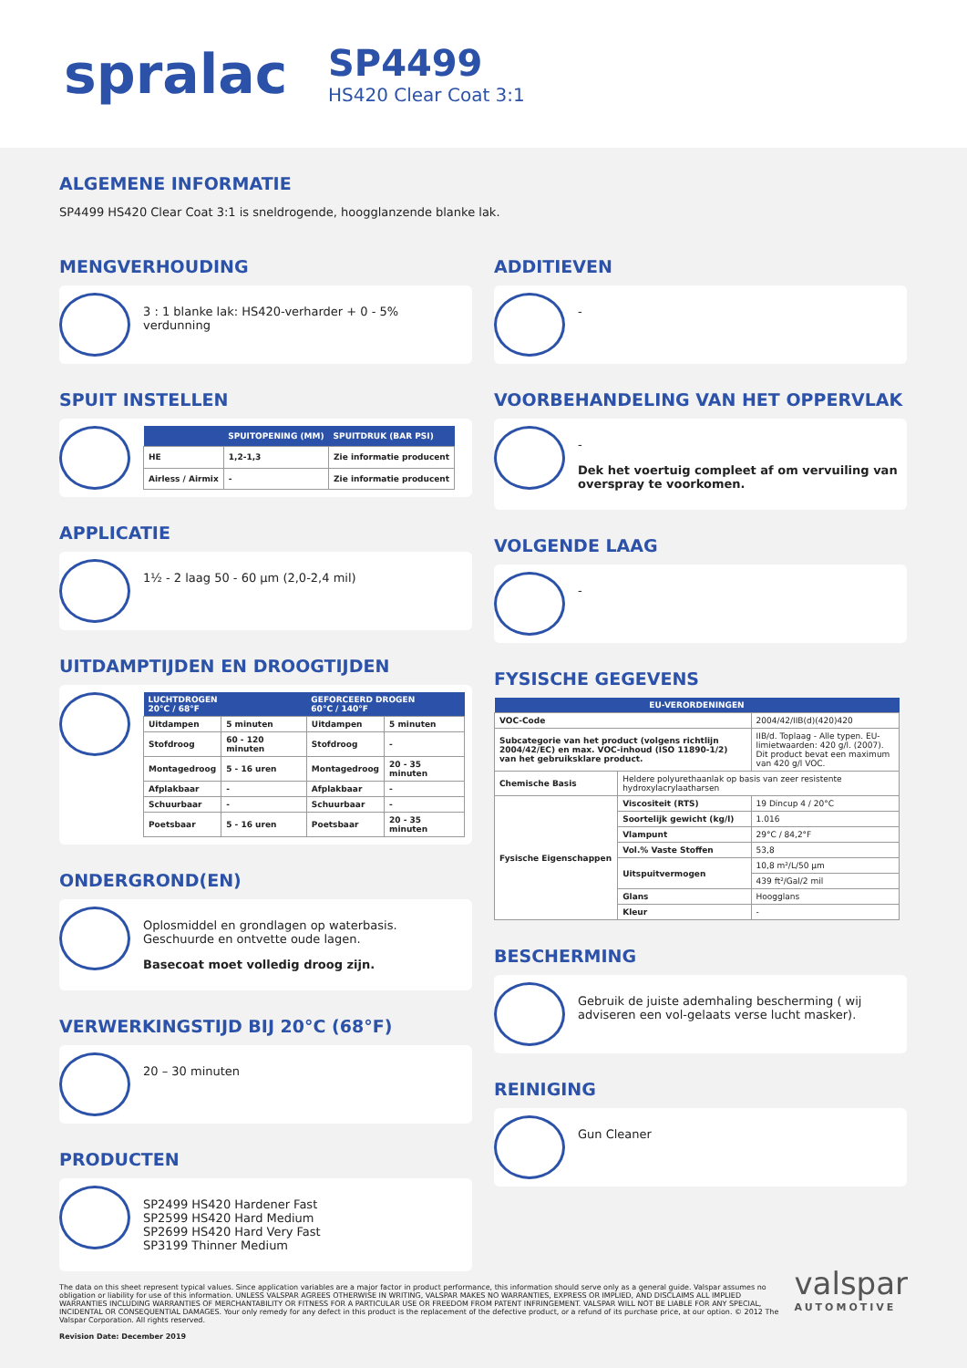spralac
SP4499
HS420 Clear Coat 3:1
ALGEMENE INFORMATIE
SP4499 HS420 Clear Coat 3:1 is sneldrogende, hoogglanzende blanke lak.
MENGVERHOUDING
3 : 1 blanke lak: HS420-verharder + 0 - 5% verdunning
SPUIT INSTELLEN
| | SPUITOPENING (MM) | SPUITDRUK (BAR PSI) |
| --- | --- | --- |
| HE | 1,2-1,3 | Zie informatie producent |
| Airless / Airmix | - | Zie informatie producent |
APPLICATIE
1½ - 2 laag 50 - 60 µm (2,0-2,4 mil)
UITDAMPTIJDEN EN DROOGTIJDEN
| LUCHTDROGEN 20°C / 68°F | | GEFORCEERD DROGEN 60°C / 140°F | |
| --- | --- | --- | --- |
| Uitdampen | 5 minuten | Uitdampen | 5 minuten |
| Stofdroog | 60 - 120 minuten | Stofdroog | - |
| Montagedroog | 5 - 16 uren | Montagedroog | 20 - 35 minuten |
| Afplakbaar | - | Afplakbaar | - |
| Schuurbaar | - | Schuurbaar | - |
| Poetsbaar | 5 - 16 uren | Poetsbaar | 20 - 35 minuten |
ONDERGROND(EN)
Oplosmiddel en grondlagen op waterbasis.
Geschuurde en ontvette oude lagen.
Basecoat moet volledig droog zijn.
VERWERKINGSTIJD BIJ 20°C (68°F)
20 – 30 minuten
PRODUCTEN
SP2499 HS420 Hardener Fast
SP2599 HS420 Hard Medium
SP2699 HS420 Hard Very Fast
SP3199 Thinner Medium
ADDITIEVEN
-
VOORBEHANDELING VAN HET OPPERVLAK
-
Dek het voertuig compleet af om vervuiling van overspray te voorkomen.
VOLGENDE LAAG
-
FYSISCHE GEGEVENS
| EU-VERORDENINGEN | | |
| --- | --- | --- |
| VOC-Code | | 2004/42/IIB(d)(420)420 |
| Subcategorie van het product (volgens richtlijn 2004/42/EC) en max. VOC-inhoud (ISO 11890-1/2) van het gebruiksklare product. | | IIB/d. Toplaag - Alle typen. EU-limietwaarden: 420 g/l. (2007). Dit product bevat een maximum van 420 g/l VOC. |
| Chemische Basis | Heldere polyurethaanlak op basis van zeer resistente hydroxylacrylaatharsen | |
| Fysische Eigenschappen | Viscositeit (RTS) | 19 Dincup 4 / 20°C |
| | Soortelijk gewicht (kg/l) | 1.016 |
| | Vlampunt | 29°C / 84,2°F |
| | Vol.% Vaste Stoffen | 53,8 |
| | Uitspuitvermogen | 10,8 m²/L/50 µm |
| | | 439 ft²/Gal/2 mil |
| | Glans | Hoogglans |
| | Kleur | - |
BESCHERMING
Gebruik de juiste ademhaling bescherming ( wij adviseren een vol-gelaats verse lucht masker).
REINIGING
Gun Cleaner
The data on this sheet represent typical values. Since application variables are a major factor in product performance, this information should serve only as a general guide. Valspar assumes no obligation or liability for use of this information. UNLESS VALSPAR AGREES OTHERWISE IN WRITING, VALSPAR MAKES NO WARRANTIES, EXPRESS OR IMPLIED, AND DISCLAIMS ALL IMPLIED WARRANTIES INCLUDING WARRANTIES OF MERCHANTABILITY OR FITNESS FOR A PARTICULAR USE OR FREEDOM FROM PATENT INFRINGEMENT. VALSPAR WILL NOT BE LIABLE FOR ANY SPECIAL, INCIDENTAL OR CONSEQUENTIAL DAMAGES. Your only remedy for any defect in this product is the replacement of the defective product, or a refund of its purchase price, at our option. © 2012 The Valspar Corporation. All rights reserved.
Revision Date: December 2019
valspar
AUTOMOTIVE